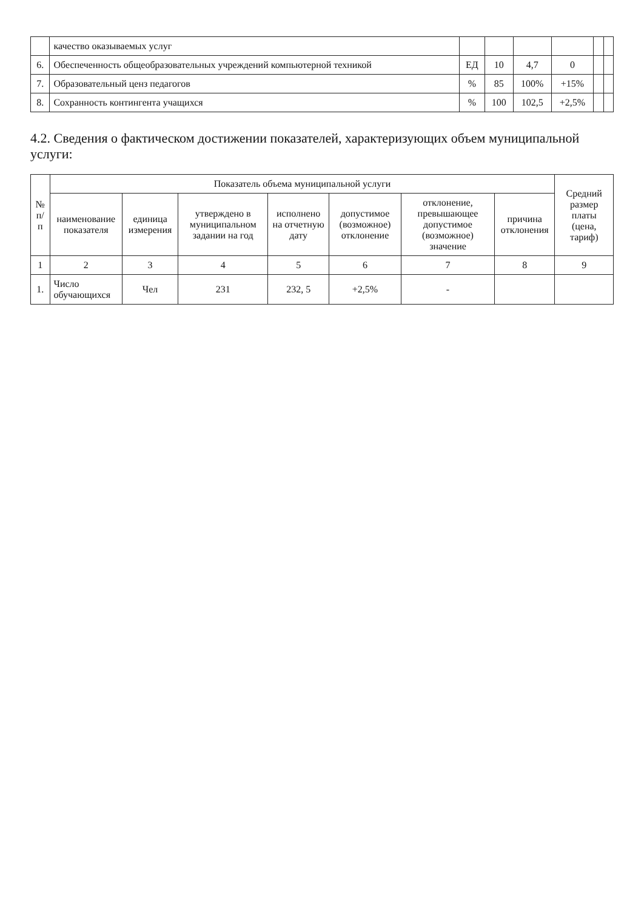| | качество оказываемых услуг | | | | | | |
| 6. | Обеспеченность общеобразовательных учреждений компьютерной техникой | ЕД | 10 | 4,7 | 0 | | |
| 7. | Образовательный ценз педагогов | % | 85 | 100% | +15% | | |
| 8. | Сохранность контингента учащихся | % | 100 | 102,5 | +2,5% | | |
4.2. Сведения о фактическом достижении показателей, характеризующих объем муниципальной услуги:
| № п/п | Показатель объема муниципальной услуги | | | | | | | Средний размер платы (цена, тариф) |
| --- | --- | --- | --- | --- | --- | --- | --- | --- |
| | наименование показателя | единица измерения | утверждено в муниципальном задании на год | исполнено на отчетную дату | допустимое (возможное) отклонение | отклонение, превышающее допустимое (возможное) значение | причина отклонения | |
| 1 | 2 | 3 | 4 | 5 | 6 | 7 | 8 | 9 |
| 1. | Число обучающихся | Чел | 231 | 232, 5 | +2,5% | - | | |